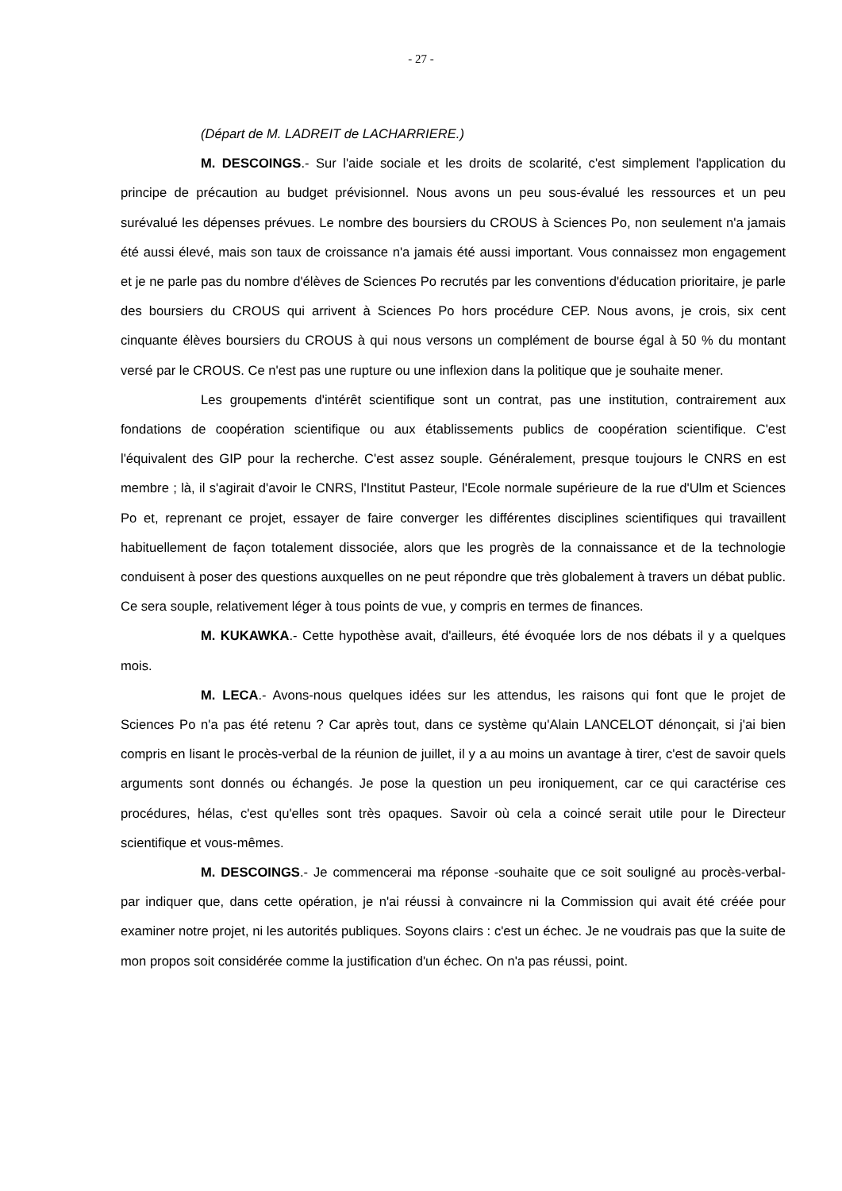- 27 -
(Départ de M. LADREIT de LACHARRIERE.)
M. DESCOINGS.- Sur l'aide sociale et les droits de scolarité, c'est simplement l'application du principe de précaution au budget prévisionnel. Nous avons un peu sous-évalué les ressources et un peu surévalué les dépenses prévues. Le nombre des boursiers du CROUS à Sciences Po, non seulement n'a jamais été aussi élevé, mais son taux de croissance n'a jamais été aussi important. Vous connaissez mon engagement et je ne parle pas du nombre d'élèves de Sciences Po recrutés par les conventions d'éducation prioritaire, je parle des boursiers du CROUS qui arrivent à Sciences Po hors procédure CEP. Nous avons, je crois, six cent cinquante élèves boursiers du CROUS à qui nous versons un complément de bourse égal à 50 % du montant versé par le CROUS. Ce n'est pas une rupture ou une inflexion dans la politique que je souhaite mener.
Les groupements d'intérêt scientifique sont un contrat, pas une institution, contrairement aux fondations de coopération scientifique ou aux établissements publics de coopération scientifique. C'est l'équivalent des GIP pour la recherche. C'est assez souple. Généralement, presque toujours le CNRS en est membre ; là, il s'agirait d'avoir le CNRS, l'Institut Pasteur, l'Ecole normale supérieure de la rue d'Ulm et Sciences Po et, reprenant ce projet, essayer de faire converger les différentes disciplines scientifiques qui travaillent habituellement de façon totalement dissociée, alors que les progrès de la connaissance et de la technologie conduisent à poser des questions auxquelles on ne peut répondre que très globalement à travers un débat public. Ce sera souple, relativement léger à tous points de vue, y compris en termes de finances.
M. KUKAWKA.- Cette hypothèse avait, d'ailleurs, été évoquée lors de nos débats il y a quelques mois.
M. LECA.- Avons-nous quelques idées sur les attendus, les raisons qui font que le projet de Sciences Po n'a pas été retenu ? Car après tout, dans ce système qu'Alain LANCELOT dénonçait, si j'ai bien compris en lisant le procès-verbal de la réunion de juillet, il y a au moins un avantage à tirer, c'est de savoir quels arguments sont donnés ou échangés. Je pose la question un peu ironiquement, car ce qui caractérise ces procédures, hélas, c'est qu'elles sont très opaques. Savoir où cela a coincé serait utile pour le Directeur scientifique et vous-mêmes.
M. DESCOINGS.- Je commencerai ma réponse -souhaite que ce soit souligné au procès-verbal- par indiquer que, dans cette opération, je n'ai réussi à convaincre ni la Commission qui avait été créée pour examiner notre projet, ni les autorités publiques. Soyons clairs : c'est un échec. Je ne voudrais pas que la suite de mon propos soit considérée comme la justification d'un échec. On n'a pas réussi, point.